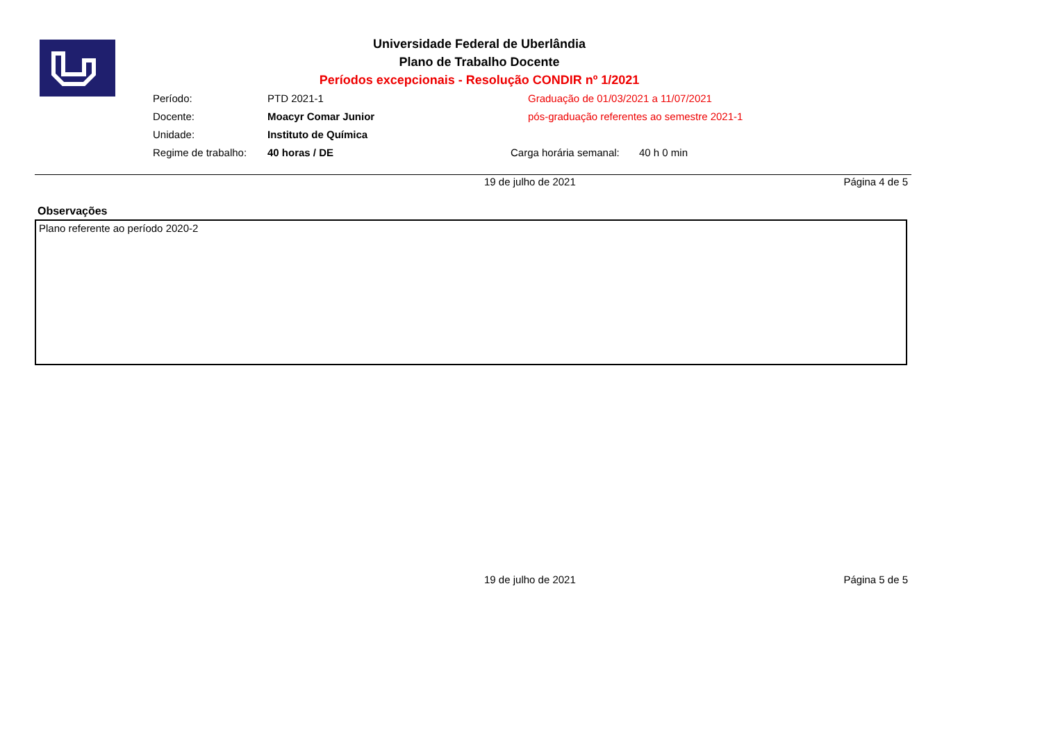Universidade Federal de Uberlândia
Plano de Trabalho Docente
Períodos excepcionais - Resolução CONDIR nº 1/2021
| Período: | PTD 2021-1 | Graduação de 01/03/2021 a 11/07/2021 | |
| Docente: | Moacyr Comar Junior | pós-graduação referentes ao semestre 2021-1 | |
| Unidade: | Instituto de Química | | |
| Regime de trabalho: | 40 horas / DE | Carga horária semanal: | 40 h 0 min |
19 de julho de 2021 Página 4 de 5
Observações
Plano referente ao período 2020-2
19 de julho de 2021 Página 5 de 5